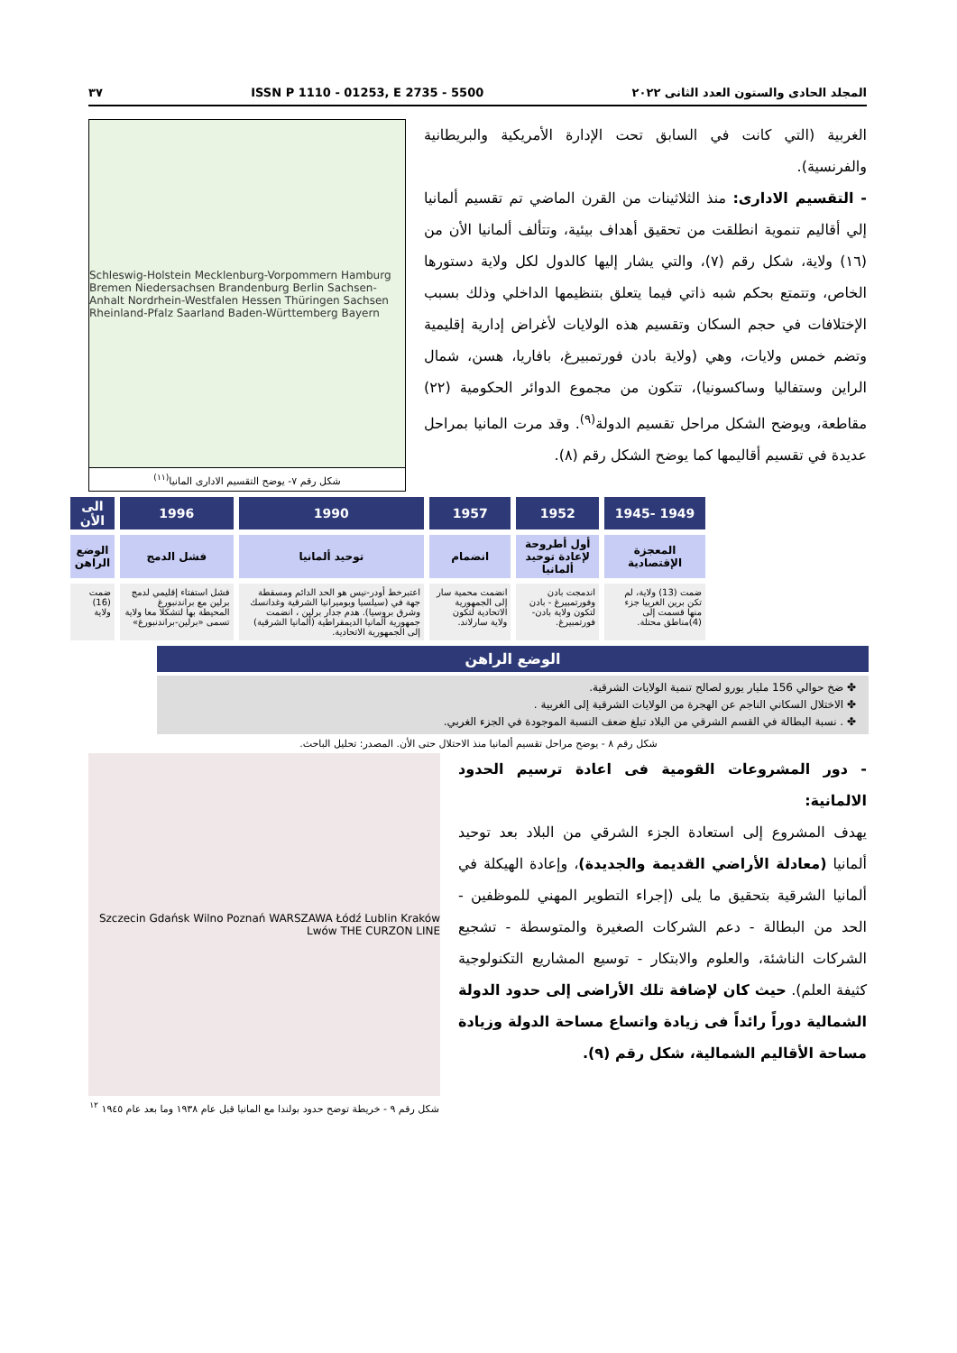المجلد الحادى والستون العدد الثانى ٢٠٢٢ ISSN P 1110 - 01253, E 2735 - 5500 ٣٧
الغربية (التي كانت في السابق تحت الإدارة الأمريكية والبريطانية والفرنسية).
- التقسيم الادارى: منذ الثلاثينات من القرن الماضي تم تقسيم ألمانيا إلي أقاليم تنموية انطلقت من تحقيق أهداف بيئية، وتتألف ألمانيا الأن من (١٦) ولاية، شكل رقم (٧)، والتي يشار إليها كالدول لكل ولاية دستورها الخاص، وتتمتع بحكم شبه ذاتي فيما يتعلق بتنظيمها الداخلي وذلك بسبب الإختلافات في حجم السكان وتقسيم هذه الولايات لأغراض إدارية إقليمية وتضم خمس ولايات، وهي (ولاية بادن فورتمبيرغ، بافاريا، هسن، شمال الراين وستفاليا وساكسونيا)، تتكون من مجموع الدوائر الحكومية (٢٢) مقاطعة، ويوضح الشكل مراحل تقسيم الدولة<sup>(٩)</sup>. وقد مرت المانيا بمراحل عديدة في تقسيم أقاليمها كما يوضح الشكل رقم (٨).
Schleswig-Holstein Mecklenburg-Vorpommern Hamburg Bremen Niedersachsen Brandenburg Berlin Sachsen-Anhalt Nordrhein-Westfalen Hessen Thüringen Sachsen Rheinland-Pfalz Saarland Baden-Württemberg Bayern
شكل رقم ٧- يوضح التقسيم الادارى المانيا<sup>(١١)</sup>
| 1949 -1945 | 1952 | 1957 | 1990 | 1996 | الى الأن |
| --- | --- | --- | --- | --- | --- |
| المعجزة الإقتصادية | أول أطروحة لإعادة توحيد ألمانيا | انضمام | توحيد ألمانيا | فشل الدمج | الوضع الراهن |
| ضمت (13) ولاية، لم تكن برين الغربيا جزء منها قسمت إلى (4)مناطق محتلة. | اندمجت بادن وفورتمبيرغ - بادن لتكون ولاية بادن-فورتمبيرغ. | انضمت محمية سار إلى الجمهورية الاتحادية لتكون ولاية سارلاند. | اعتبرخط أودر-نيس هو الحد الدائم ومسقطة جهة في (سيلسيا وبوميرانيا الشرقية وغدانسك وشرق بروسيا). هدم جدار برلين ، انضمت جمهورية ألمانيا الديمقراطية (ألمانيا الشرقية) إلى الجمهورية الاتحادية. | فشل استفتاء إقليمي لدمج برلين مع براندنبورغ المحيطة بها لتشكلا معا ولاية تسمى «برلين-براندنبورغ» | ضمت (16) ولاية |
الوضع الراهن
✤ ضخ حوالي 156 مليار يورو لصالح تنمية الولايات الشرقية.
✤ الاختلال السكاني الناجم عن الهجرة من الولايات الشرقية إلى الغربية .
✤ . نسبة البطالة في القسم الشرقي من البلاد تبلغ ضعف النسبة الموجودة في الجزء الغربي.
شكل رقم ٨ - يوضح مراحل تقسيم ألمانيا منذ الاحتلال حتى الأن. المصدر: تحليل الباحث.
- دور المشروعات القومية فى اعادة ترسيم الحدود الالمانية:
يهدف المشروع إلى استعادة الجزء الشرقي من البلاد بعد توحيد ألمانيا (معادلة الأراضي القديمة والجديدة)، وإعادة الهيكلة في ألمانيا الشرقية بتحقيق ما يلى (إجراء التطوير المهني للموظفين - الحد من البطالة - دعم الشركات الصغيرة والمتوسطة - تشجيع الشركات الناشئة، والعلوم والابتكار - توسيع المشاريع التكنولوجية كثيفة العلم). حيث كان لإضافة تلك الأراضى إلى حدود الدولة الشمالية دوراً رائداً فى زيادة واتساع مساحة الدولة وزيادة مساحة الأقاليم الشمالية، شكل رقم (٩).
Szczecin Gdańsk Wilno Poznań WARSZAWA Łódź Lublin Kraków Lwów THE CURZON LINE
شكل رقم ٩ - خريطة توضح حدود بولندا مع المانيا قبل عام ١٩٣٨ وما بعد عام ١٩٤٥ <sup>١٢</sup>